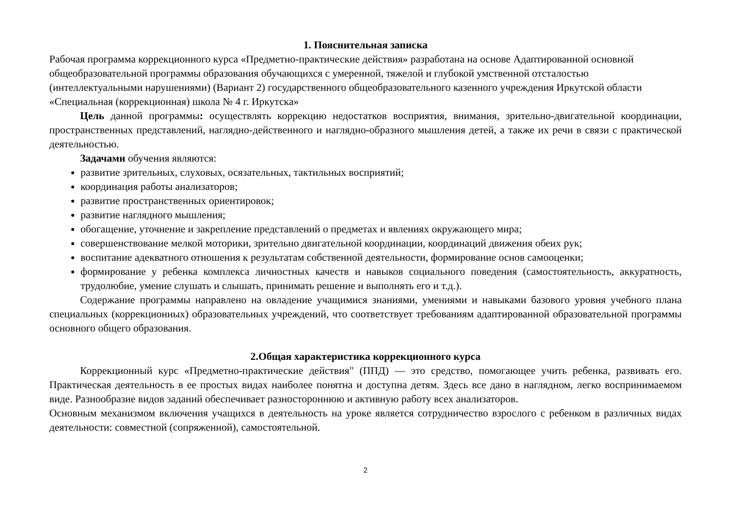1. Пояснительная записка
Рабочая программа коррекционного курса «Предметно-практические действия» разработана на основе Адаптированной основной общеобразовательной программы образования обучающихся с умеренной, тяжелой и глубокой умственной отсталостью (интеллектуальными нарушениями) (Вариант 2) государственного общеобразовательного казенного учреждения Иркутской области «Специальная (коррекционная) школа № 4 г. Иркутска»
Цель данной программы: осуществлять коррекцию недостатков восприятия, внимания, зрительно-двигательной координации, пространственных представлений, наглядно-действенного и наглядно-образного мышления детей, а также их речи в связи с практической деятельностью.
Задачами обучения являются:
развитие зрительных, слуховых, осязательных, тактильных восприятий;
координация работы анализаторов;
развитие пространственных ориентировок;
развитие наглядного мышления;
обогащение, уточнение и закрепление представлений о предметах и явлениях окружающего мира;
совершенствование мелкой моторики, зрительно двигательной координации, координаций движения обеих рук;
воспитание адекватного отношения к результатам собственной деятельности, формирование основ самооценки;
формирование у ребенка комплекса личностных качеств и навыков социального поведения (самостоятельность, аккуратность, трудолюбие, умение слушать и слышать, принимать решение и выполнять его и т.д.).
Содержание программы направлено на овладение учащимися знаниями, умениями и навыками базового уровня учебного плана специальных (коррекционных) образовательных учреждений, что соответствует требованиям адаптированной образовательной программы основного общего образования.
2.Общая характеристика коррекционного курса
Коррекционный курс «Предметно-практические действия" (ППД) — это средство, помогающее учить ребенка, развивать его. Практическая деятельность в ее простых видах наиболее понятна и доступна детям. Здесь все дано в наглядном, легко воспринимаемом виде. Разнообразие видов заданий обеспечивает разностороннюю и активную работу всех анализаторов.
Основным механизмом включения учащихся в деятельность на уроке является сотрудничество взрослого с ребенком в различных видах деятельности: совместной (сопряженной), самостоятельной.
2